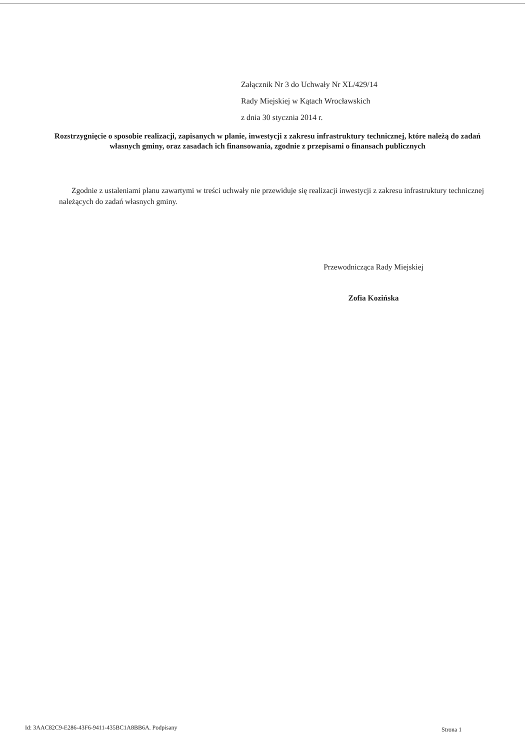Załącznik Nr 3 do Uchwały Nr XL/429/14
Rady Miejskiej w Kątach Wrocławskich
z dnia 30 stycznia 2014 r.
Rozstrzygnięcie o sposobie realizacji, zapisanych w planie, inwestycji z zakresu infrastruktury technicznej, które należą do zadań własnych gminy, oraz zasadach ich finansowania, zgodnie z przepisami o finansach publicznych
Zgodnie z ustaleniami planu zawartymi w treści uchwały nie przewiduje się realizacji inwestycji z zakresu infrastruktury technicznej należących do zadań własnych gminy.
Przewodnicząca Rady Miejskiej
Zofia Kozińska
Id: 3AAC82C9-E286-43F6-9411-435BC1A8BB6A. Podpisany
Strona 1